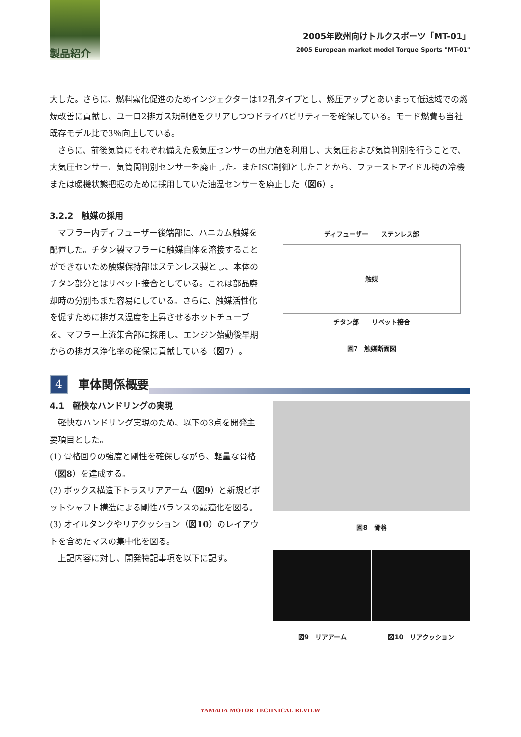製品紹介
2005年欧州向けトルクスポーツ「MT-01」
2005 European market model Torque Sports "MT-01"
大した。さらに、燃料霧化促進のためインジェクターは12孔タイプとし、燃圧アップとあいまって低速域での燃焼改善に貢献し、ユーロ2排ガス規制値をクリアしつつドライバビリティーを確保している。モード燃費も当社既存モデル比で3％向上している。
さらに、前後気筒にそれぞれ備えた吸気圧センサーの出力値を利用し、大気圧および気筒判別を行うことで、大気圧センサー、気筒間判別センサーを廃止した。またISC制御としたことから、ファーストアイドル時の冷機または暖機状態把握のために採用していた油温センサーを廃止した（図6）。
3.2.2　触媒の採用
マフラー内ディフューザー後端部に、ハニカム触媒を配置した。チタン製マフラーに触媒自体を溶接することができないため触媒保持部はステンレス製とし、本体のチタン部分とはリベット接合としている。これは部品廃却時の分別もまた容易にしている。さらに、触媒活性化を促すために排ガス温度を上昇させるホットチューブを、マフラー上流集合部に採用し、エンジン始動後早期からの排ガス浄化率の確保に貢献している（図7）。
ディフューザー　　ステンレス部
触媒
チタン部　　リベット接合
図7　触媒断面図
4
車体関係概要
4.1　軽快なハンドリングの実現
軽快なハンドリング実現のため、以下の3点を開発主要項目とした。
(1) 骨格回りの強度と剛性を確保しながら、軽量な骨格（図8）を達成する。
(2) ボックス構造下トラスリアアーム（図9）と新規ピボットシャフト構造による剛性バランスの最適化を図る。
(3) オイルタンクやリアクッション（図10）のレイアウトを含めたマスの集中化を図る。
上記内容に対し、開発特記事項を以下に記す。
図8　骨格
図9　リアアーム 図10　リアクッション
YAMAHA MOTOR TECHNICAL REVIEW